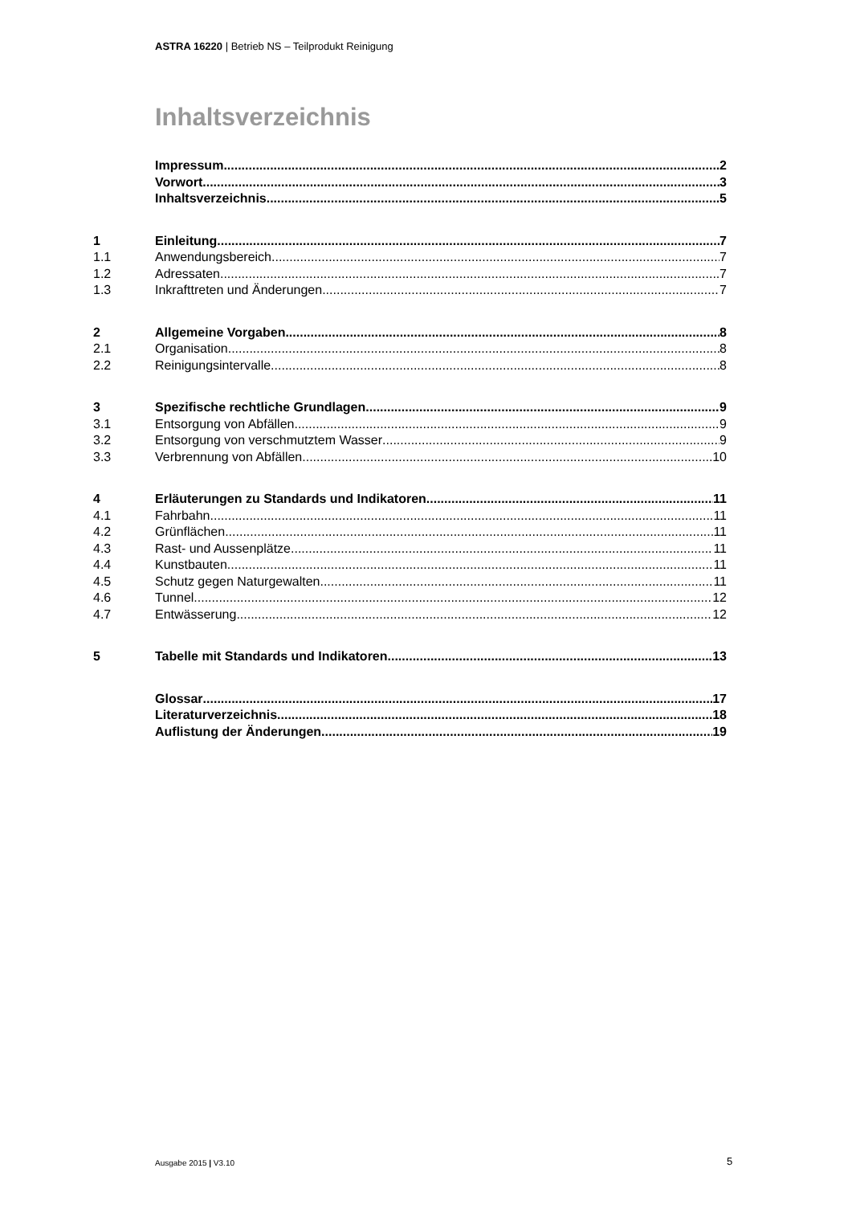ASTRA 16220 | Betrieb NS – Teilprodukt Reinigung
Inhaltsverzeichnis
Impressum 2
Vorwort 3
Inhaltsverzeichnis 5
1 Einleitung 7
1.1 Anwendungsbereich 7
1.2 Adressaten 7
1.3 Inkrafttreten und Änderungen 7
2 Allgemeine Vorgaben 8
2.1 Organisation 8
2.2 Reinigungsintervalle 8
3 Spezifische rechtliche Grundlagen 9
3.1 Entsorgung von Abfällen 9
3.2 Entsorgung von verschmutztem Wasser 9
3.3 Verbrennung von Abfällen 10
4 Erläuterungen zu Standards und Indikatoren 11
4.1 Fahrbahn 11
4.2 Grünflächen 11
4.3 Rast- und Aussenplätze 11
4.4 Kunstbauten 11
4.5 Schutz gegen Naturgewalten 11
4.6 Tunnel 12
4.7 Entwässerung 12
5 Tabelle mit Standards und Indikatoren 13
Glossar 17
Literaturverzeichnis 18
Auflistung der Änderungen 19
Ausgabe 2015 | V3.10 5